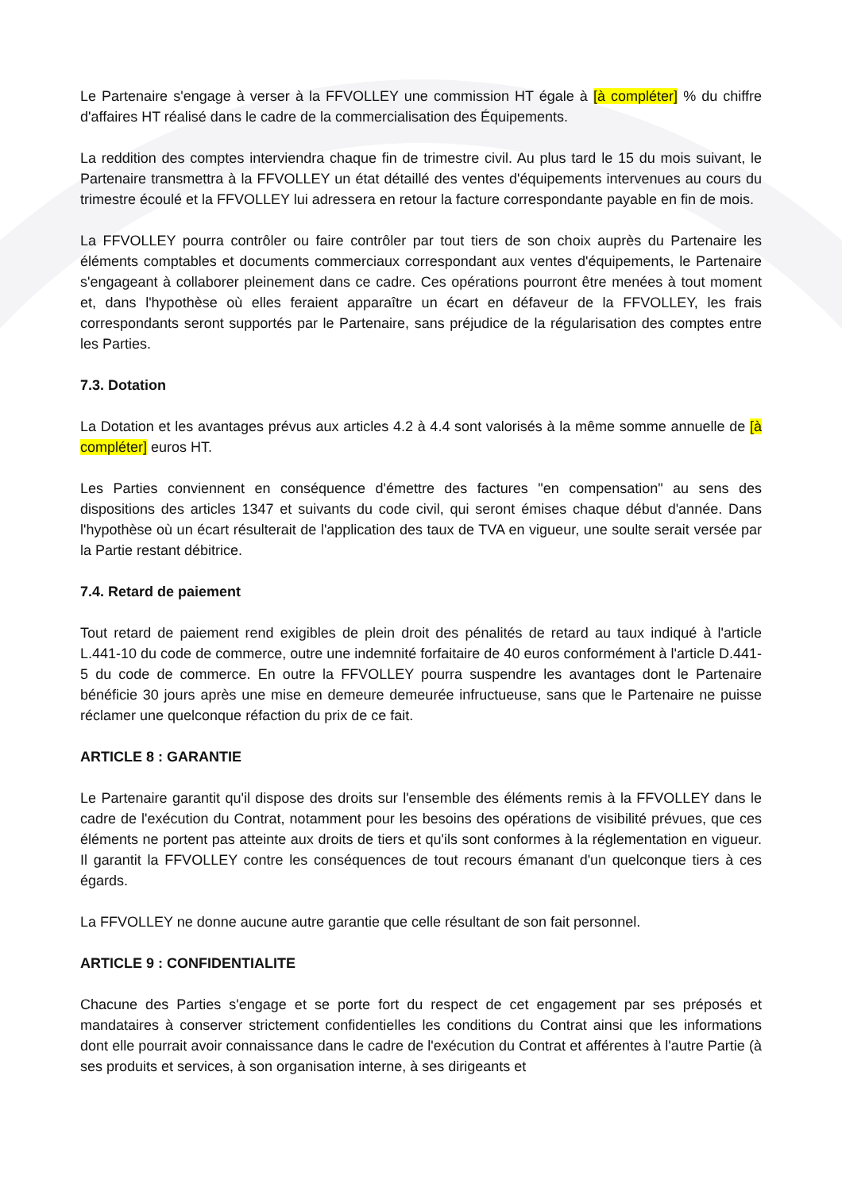Le Partenaire s'engage à verser à la FFVOLLEY une commission HT égale à [à compléter] % du chiffre d'affaires HT réalisé dans le cadre de la commercialisation des Équipements.
La reddition des comptes interviendra chaque fin de trimestre civil. Au plus tard le 15 du mois suivant, le Partenaire transmettra à la FFVOLLEY un état détaillé des ventes d'équipements intervenues au cours du trimestre écoulé et la FFVOLLEY lui adressera en retour la facture correspondante payable en fin de mois.
La FFVOLLEY pourra contrôler ou faire contrôler par tout tiers de son choix auprès du Partenaire les éléments comptables et documents commerciaux correspondant aux ventes d'équipements, le Partenaire s'engageant à collaborer pleinement dans ce cadre. Ces opérations pourront être menées à tout moment et, dans l'hypothèse où elles feraient apparaître un écart en défaveur de la FFVOLLEY, les frais correspondants seront supportés par le Partenaire, sans préjudice de la régularisation des comptes entre les Parties.
7.3. Dotation
La Dotation et les avantages prévus aux articles 4.2 à 4.4 sont valorisés à la même somme annuelle de [à compléter] euros HT.
Les Parties conviennent en conséquence d'émettre des factures "en compensation" au sens des dispositions des articles 1347 et suivants du code civil, qui seront émises chaque début d'année. Dans l'hypothèse où un écart résulterait de l'application des taux de TVA en vigueur, une soulte serait versée par la Partie restant débitrice.
7.4. Retard de paiement
Tout retard de paiement rend exigibles de plein droit des pénalités de retard au taux indiqué à l'article L.441-10 du code de commerce, outre une indemnité forfaitaire de 40 euros conformément à l'article D.441-5 du code de commerce. En outre la FFVOLLEY pourra suspendre les avantages dont le Partenaire bénéficie 30 jours après une mise en demeure demeurée infructueuse, sans que le Partenaire ne puisse réclamer une quelconque réfaction du prix de ce fait.
ARTICLE 8 : GARANTIE
Le Partenaire garantit qu'il dispose des droits sur l'ensemble des éléments remis à la FFVOLLEY dans le cadre de l'exécution du Contrat, notamment pour les besoins des opérations de visibilité prévues, que ces éléments ne portent pas atteinte aux droits de tiers et qu'ils sont conformes à la réglementation en vigueur. Il garantit la FFVOLLEY contre les conséquences de tout recours émanant d'un quelconque tiers à ces égards.
La FFVOLLEY ne donne aucune autre garantie que celle résultant de son fait personnel.
ARTICLE 9 : CONFIDENTIALITE
Chacune des Parties s'engage et se porte fort du respect de cet engagement par ses préposés et mandataires à conserver strictement confidentielles les conditions du Contrat ainsi que les informations dont elle pourrait avoir connaissance dans le cadre de l'exécution du Contrat et afférentes à l'autre Partie (à ses produits et services, à son organisation interne, à ses dirigeants et